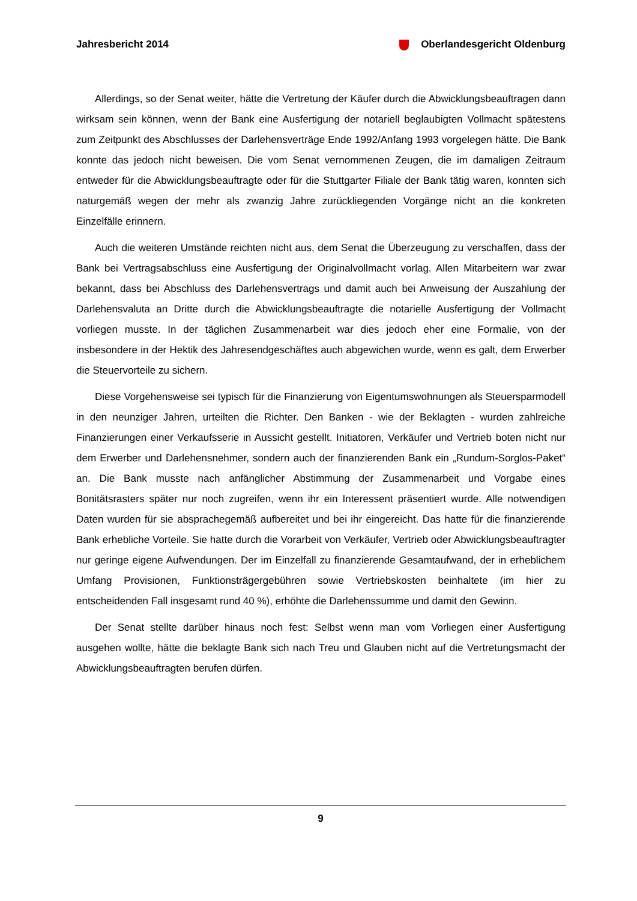Jahresbericht 2014 Oberlandesgericht Oldenburg
Allerdings, so der Senat weiter, hätte die Vertretung der Käufer durch die Abwicklungsbeauftragen dann wirksam sein können, wenn der Bank eine Ausfertigung der notariell beglaubigten Vollmacht spätestens zum Zeitpunkt des Abschlusses der Darlehensverträge Ende 1992/Anfang 1993 vorgelegen hätte. Die Bank konnte das jedoch nicht beweisen. Die vom Senat vernommenen Zeugen, die im damaligen Zeitraum entweder für die Abwicklungsbeauftragte oder für die Stuttgarter Filiale der Bank tätig waren, konnten sich naturgemäß wegen der mehr als zwanzig Jahre zurückliegenden Vorgänge nicht an die konkreten Einzelfälle erinnern.
Auch die weiteren Umstände reichten nicht aus, dem Senat die Überzeugung zu verschaffen, dass der Bank bei Vertragsabschluss eine Ausfertigung der Originalvollmacht vorlag. Allen Mitarbeitern war zwar bekannt, dass bei Abschluss des Darlehensvertrags und damit auch bei Anweisung der Auszahlung der Darlehensvaluta an Dritte durch die Abwicklungsbeauftragte die notarielle Ausfertigung der Vollmacht vorliegen musste. In der täglichen Zusammenarbeit war dies jedoch eher eine Formalie, von der insbesondere in der Hektik des Jahresendgeschäftes auch abgewichen wurde, wenn es galt, dem Erwerber die Steuervorteile zu sichern.
Diese Vorgehensweise sei typisch für die Finanzierung von Eigentumswohnungen als Steuersparmodell in den neunziger Jahren, urteilten die Richter. Den Banken - wie der Beklagten - wurden zahlreiche Finanzierungen einer Verkaufsserie in Aussicht gestellt. Initiatoren, Verkäufer und Vertrieb boten nicht nur dem Erwerber und Darlehensnehmer, sondern auch der finanzierenden Bank ein „Rundum-Sorglos-Paket“ an. Die Bank musste nach anfänglicher Abstimmung der Zusammenarbeit und Vorgabe eines Bonitätsrasters später nur noch zugreifen, wenn ihr ein Interessent präsentiert wurde. Alle notwendigen Daten wurden für sie absprachegemäß aufbereitet und bei ihr eingereicht. Das hatte für die finanzierende Bank erhebliche Vorteile. Sie hatte durch die Vorarbeit von Verkäufer, Vertrieb oder Abwicklungsbeauftragter nur geringe eigene Aufwendungen. Der im Einzelfall zu finanzierende Gesamtaufwand, der in erheblichem Umfang Provisionen, Funktionsträgergebühren sowie Vertriebskosten beinhaltete (im hier zu entscheidenden Fall insgesamt rund 40 %), erhöhte die Darlehenssumme und damit den Gewinn.
Der Senat stellte darüber hinaus noch fest: Selbst wenn man vom Vorliegen einer Ausfertigung ausgehen wollte, hätte die beklagte Bank sich nach Treu und Glauben nicht auf die Vertretungsmacht der Abwicklungsbeauftragten berufen dürfen.
9